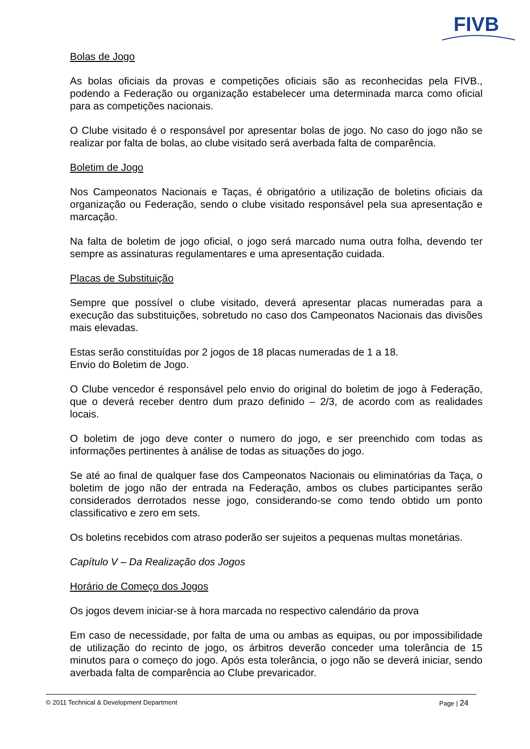FIVB
Bolas de Jogo
As bolas oficiais da provas e competições oficiais são as reconhecidas pela FIVB., podendo a Federação ou organização estabelecer uma determinada marca como oficial para as competições nacionais.
O Clube visitado é o responsável por apresentar bolas de jogo. No caso do jogo não se realizar por falta de bolas, ao clube visitado será averbada falta de comparência.
Boletim de Jogo
Nos Campeonatos Nacionais e Taças, é obrigatório a utilização de boletins oficiais da organização ou Federação, sendo o clube visitado responsável pela sua apresentação e marcação.
Na falta de boletim de jogo oficial, o jogo será marcado numa outra folha, devendo ter sempre as assinaturas regulamentares e uma apresentação cuidada.
Placas de Substituição
Sempre que possível o clube visitado, deverá apresentar placas numeradas para a execução das substituições, sobretudo no caso dos Campeonatos Nacionais das divisões mais elevadas.
Estas serão constituídas por 2 jogos de 18 placas numeradas de 1 a 18.
Envio do Boletim de Jogo.
O Clube vencedor é responsável pelo envio do original do boletim de jogo à Federação, que o deverá receber dentro dum prazo definido – 2/3, de acordo com as realidades locais.
O boletim de jogo deve conter o numero do jogo, e ser preenchido com todas as informações pertinentes à análise de todas as situações do jogo.
Se até ao final de qualquer fase dos Campeonatos Nacionais ou eliminatórias da Taça, o boletim de jogo não der entrada na Federação, ambos os clubes participantes serão considerados derrotados nesse jogo, considerando-se como tendo obtido um ponto classificativo e zero em sets.
Os boletins recebidos com atraso poderão ser sujeitos a pequenas multas monetárias.
Capítulo V – Da Realização dos Jogos
Horário de Começo dos Jogos
Os jogos devem iniciar-se à hora marcada no respectivo calendário da prova
Em caso de necessidade, por falta de uma ou ambas as equipas, ou por impossibilidade de utilização do recinto de jogo, os árbitros deverão conceder uma tolerância de 15 minutos para o começo do jogo. Após esta tolerância, o jogo não se deverá iniciar, sendo averbada falta de comparência ao Clube prevaricador.
© 2011 Technical & Development Department Page | 24